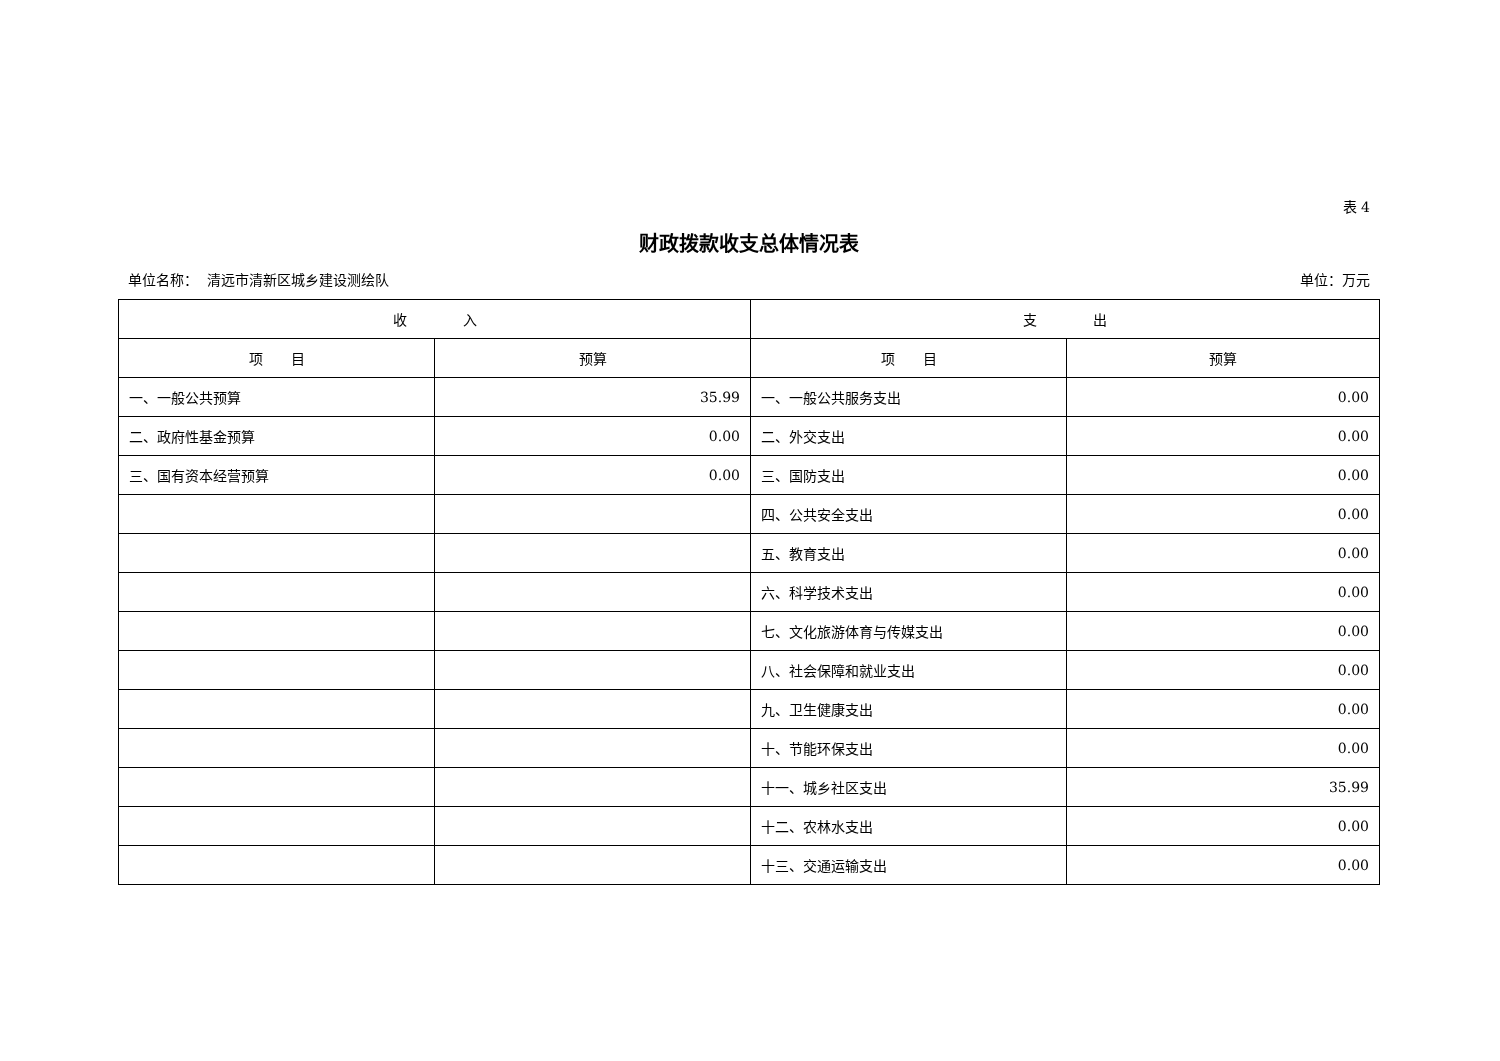表 4
财政拨款收支总体情况表
单位名称： 清远市清新区城乡建设测绘队 单位：万元
| 收 入 | | 支 出 | |
| --- | --- | --- | --- |
| 项 目 | 预算 | 项 目 | 预算 |
| 一、一般公共预算 | 35.99 | 一、一般公共服务支出 | 0.00 |
| 二、政府性基金预算 | 0.00 | 二、外交支出 | 0.00 |
| 三、国有资本经营预算 | 0.00 | 三、国防支出 | 0.00 |
| | | 四、公共安全支出 | 0.00 |
| | | 五、教育支出 | 0.00 |
| | | 六、科学技术支出 | 0.00 |
| | | 七、文化旅游体育与传媒支出 | 0.00 |
| | | 八、社会保障和就业支出 | 0.00 |
| | | 九、卫生健康支出 | 0.00 |
| | | 十、节能环保支出 | 0.00 |
| | | 十一、城乡社区支出 | 35.99 |
| | | 十二、农林水支出 | 0.00 |
| | | 十三、交通运输支出 | 0.00 |